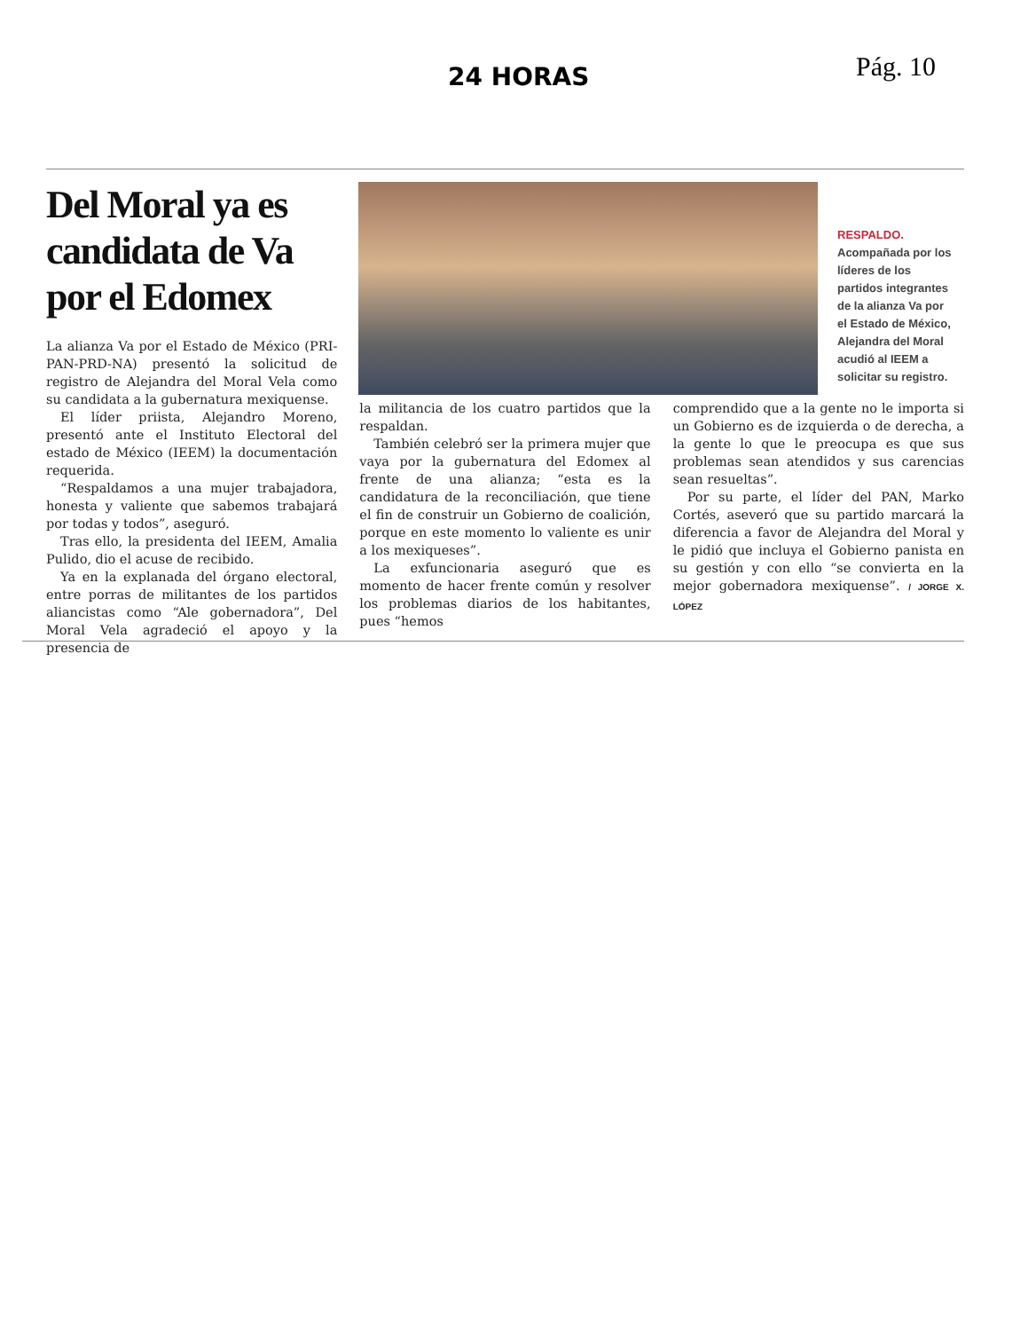24 HORAS Pág. 10
Del Moral ya es candidata de Va por el Edomex
RESPALDO.
Acompañada por los líderes de los partidos integrantes de la alianza Va por el Estado de México, Alejandra del Moral acudió al IEEM a solicitar su registro.
La alianza Va por el Estado de México (PRI-PAN-PRD-NA) presentó la solicitud de registro de Alejandra del Moral Vela como su candidata a la gubernatura mexiquense.
El líder priista, Alejandro Moreno, presentó ante el Instituto Electoral del estado de México (IEEM) la documentación requerida.
“Respaldamos a una mujer trabajadora, honesta y valiente que sabemos trabajará por todas y todos”, aseguró.
Tras ello, la presidenta del IEEM, Amalia Pulido, dio el acuse de recibido.
Ya en la explanada del órgano electoral, entre porras de militantes de los partidos aliancistas como “Ale gobernadora”, Del Moral Vela agradeció el apoyo y la presencia de
la militancia de los cuatro partidos que la respaldan.
También celebró ser la primera mujer que vaya por la gubernatura del Edomex al frente de una alianza; “esta es la candidatura de la reconciliación, que tiene el fin de construir un Gobierno de coalición, porque en este momento lo valiente es unir a los mexiqueses”.
La exfuncionaria aseguró que es momento de hacer frente común y resolver los problemas diarios de los habitantes, pues “hemos
comprendido que a la gente no le importa si un Gobierno es de izquierda o de derecha, a la gente lo que le preocupa es que sus problemas sean atendidos y sus carencias sean resueltas”.
Por su parte, el líder del PAN, Marko Cortés, aseveró que su partido marcará la diferencia a favor de Alejandra del Moral y le pidió que incluya el Gobierno panista en su gestión y con ello “se convierta en la mejor gobernadora mexiquense”. / JORGE X. LÓPEZ